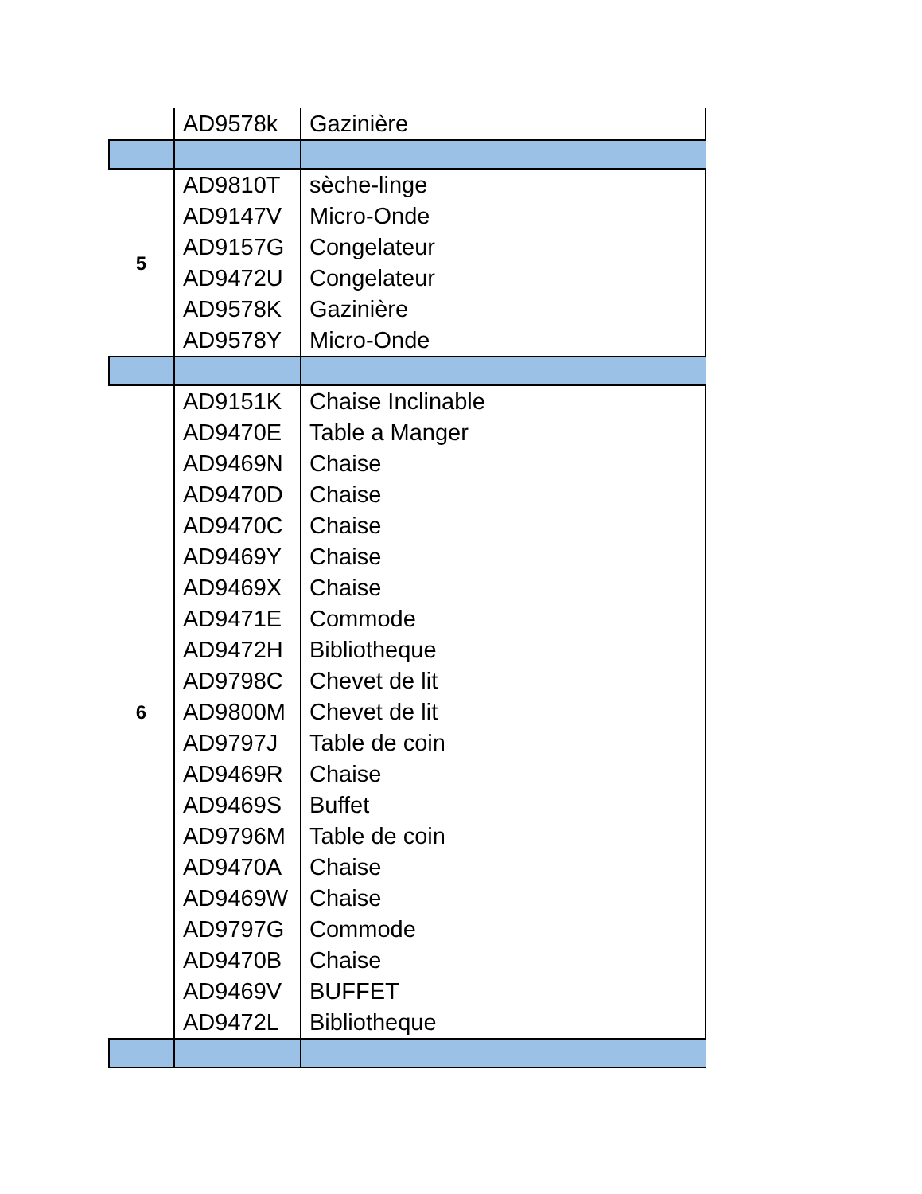| | AD9578k | Gazinière |
| 5 | AD9810T | sèche-linge |
| | AD9147V | Micro-Onde |
| | AD9157G | Congelateur |
| | AD9472U | Congelateur |
| | AD9578K | Gazinière |
| | AD9578Y | Micro-Onde |
| 6 | AD9151K | Chaise Inclinable |
| | AD9470E | Table a Manger |
| | AD9469N | Chaise |
| | AD9470D | Chaise |
| | AD9470C | Chaise |
| | AD9469Y | Chaise |
| | AD9469X | Chaise |
| | AD9471E | Commode |
| | AD9472H | Bibliotheque |
| | AD9798C | Chevet de lit |
| | AD9800M | Chevet de lit |
| | AD9797J | Table de coin |
| | AD9469R | Chaise |
| | AD9469S | Buffet |
| | AD9796M | Table de coin |
| | AD9470A | Chaise |
| | AD9469W | Chaise |
| | AD9797G | Commode |
| | AD9470B | Chaise |
| | AD9469V | BUFFET |
| | AD9472L | Bibliotheque |